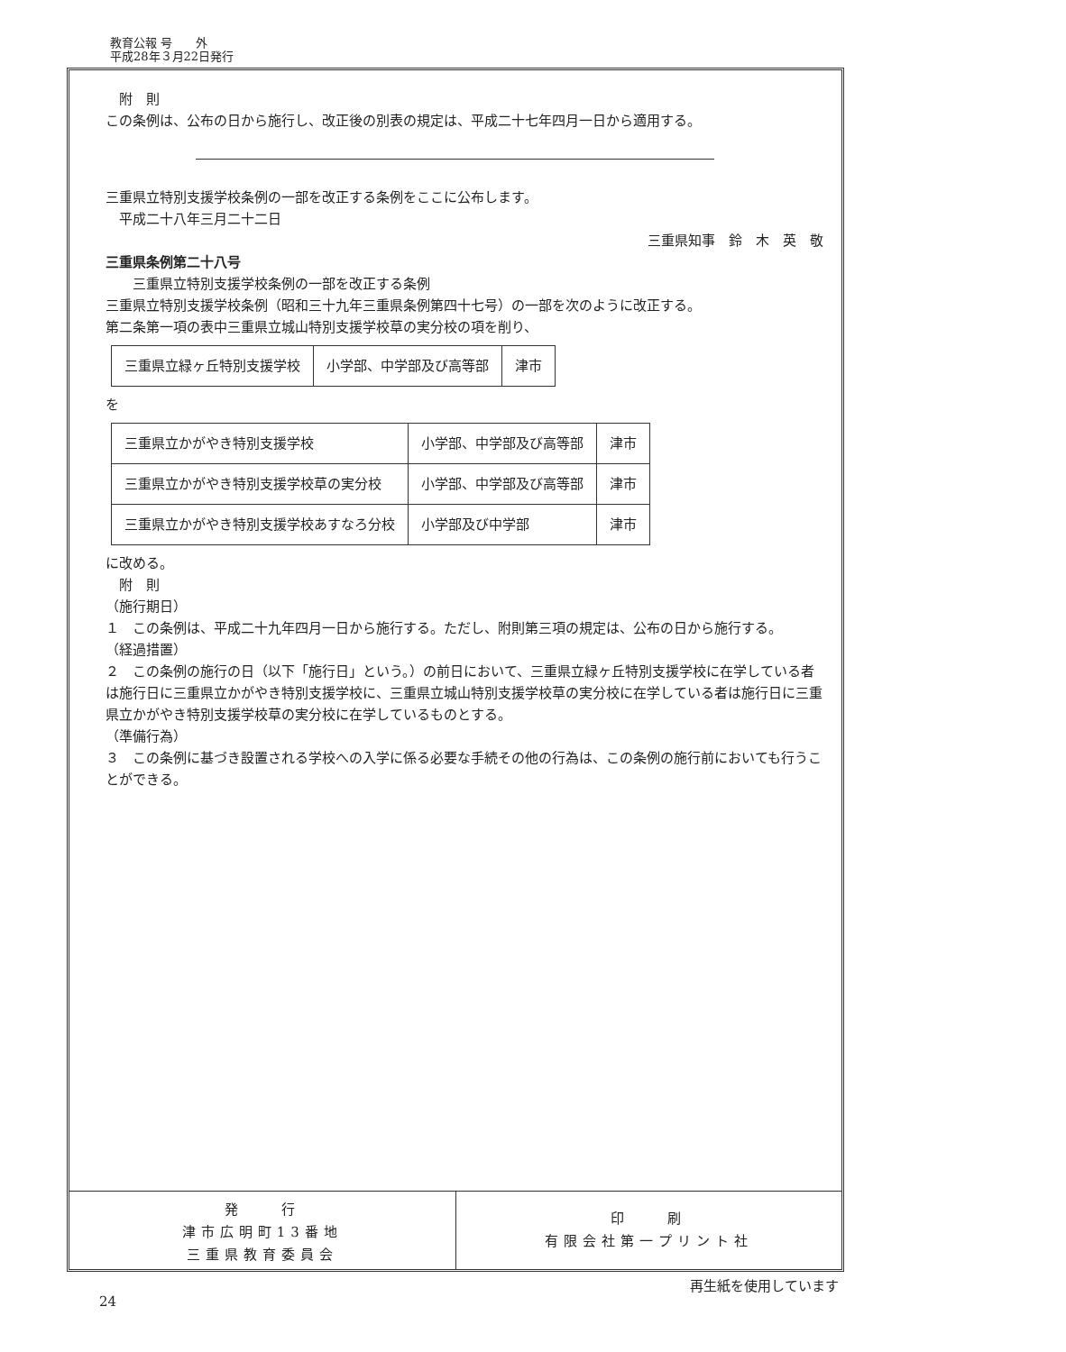教育公報 号　　外
平成28年３月22日発行
　附　則
この条例は、公布の日から施行し、改正後の別表の規定は、平成二十七年四月一日から適用する。
三重県立特別支援学校条例の一部を改正する条例をここに公布します。
　平成二十八年三月二十二日
三重県知事　鈴　木　英　敬
三重県条例第二十八号
　　三重県立特別支援学校条例の一部を改正する条例
三重県立特別支援学校条例（昭和三十九年三重県条例第四十七号）の一部を次のように改正する。
第二条第一項の表中三重県立城山特別支援学校草の実分校の項を削り、
| 三重県立緑ヶ丘特別支援学校 | 小学部、中学部及び高等部 | 津市 |
を
| 三重県立かがやき特別支援学校 | 小学部、中学部及び高等部 | 津市 |
| 三重県立かがやき特別支援学校草の実分校 | 小学部、中学部及び高等部 | 津市 |
| 三重県立かがやき特別支援学校あすなろ分校 | 小学部及び中学部 | 津市 |
に改める。
　附　則
（施行期日）
１　この条例は、平成二十九年四月一日から施行する。ただし、附則第三項の規定は、公布の日から施行する。
（経過措置）
２　この条例の施行の日（以下「施行日」という。）の前日において、三重県立緑ヶ丘特別支援学校に在学している者は施行日に三重県立かがやき特別支援学校に、三重県立城山特別支援学校草の実分校に在学している者は施行日に三重県立かがやき特別支援学校草の実分校に在学しているものとする。
（準備行為）
３　この条例に基づき設置される学校への入学に係る必要な手続その他の行為は、この条例の施行前においても行うことができる。
発　　行
津市広明町13番地
三重県教育委員会
印　　刷
有限会社第一プリント社
24 再生紙を使用しています